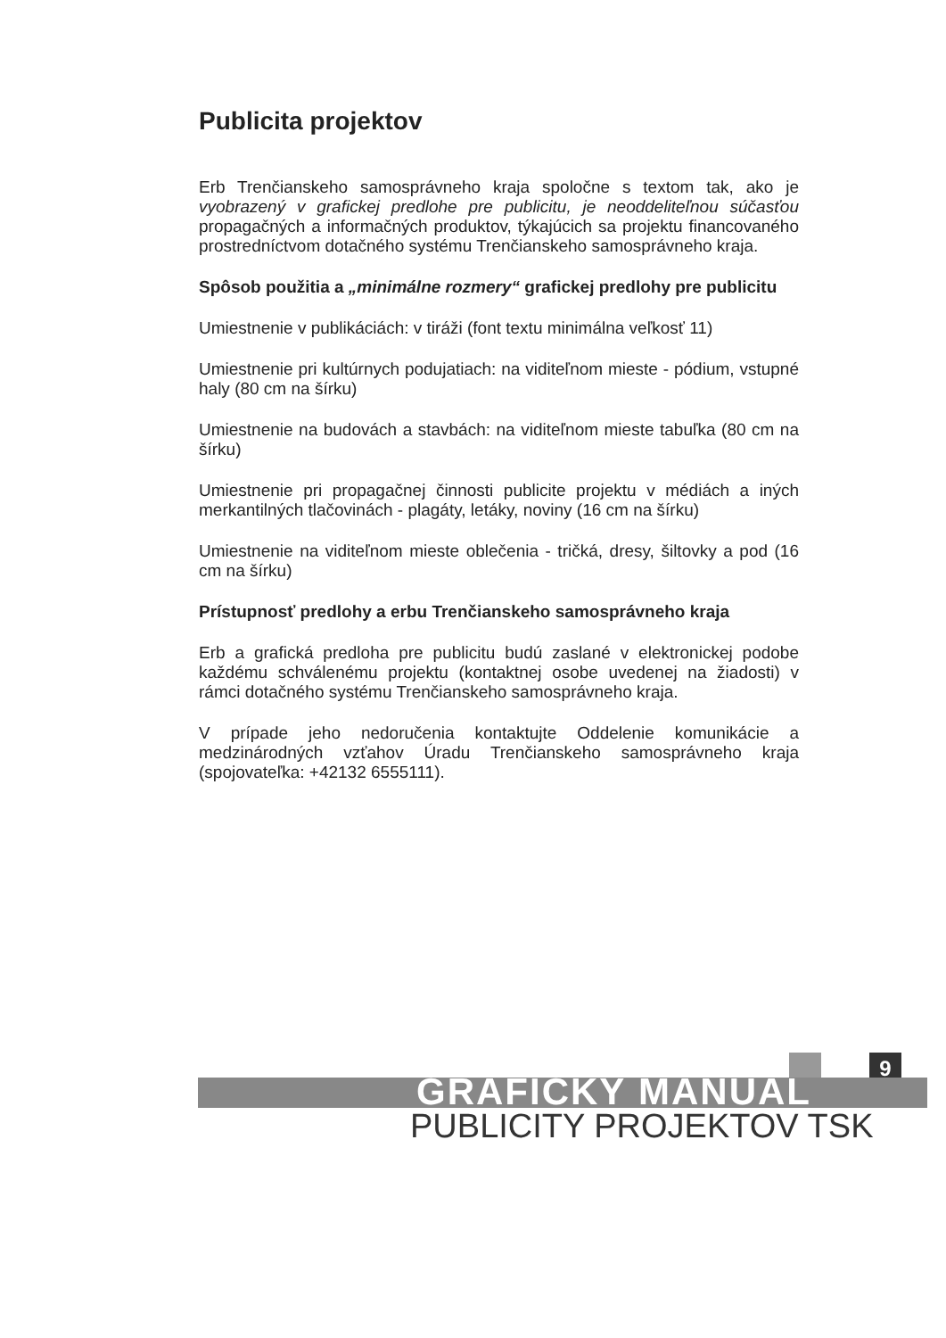Publicita projektov
Erb Trenčianskeho samosprávneho kraja spoločne s textom tak, ako je vyobrazený v grafickej predlohe pre publicitu, je neoddeliteľnou súčasťou propagačných a informačných produktov, týkajúcich sa projektu financovaného prostredníctvom dotačného systému Trenčianskeho samosprávneho kraja.
Spôsob použitia a „minimálne rozmery“ grafickej predlohy pre publicitu
Umiestnenie v publikáciách: v tiráži (font textu minimálna veľkosť 11)
Umiestnenie pri kultúrnych podujatiach: na viditeľnom mieste - pódium, vstupné haly (80 cm na šírku)
Umiestnenie na budovách a stavbách: na viditeľnom mieste tabuľka (80 cm na šírku)
Umiestnenie pri propagačnej činnosti publicite projektu v médiách a iných merkantilných tlačovinách - plagáty, letáky, noviny (16 cm na šírku)
Umiestnenie na viditeľnom mieste oblečenia - tričká, dresy, šiltovky a pod (16 cm na šírku)
Prístupnosť predlohy a erbu Trenčianskeho samosprávneho kraja
Erb a grafická predloha pre publicitu budú zaslané v elektronickej podobe každému schválenému projektu (kontaktnej osobe uvedenej na žiadosti) v rámci dotačného systému Trenčianskeho samosprávneho kraja.
V prípade jeho nedoručenia kontaktujte Oddelenie komunikácie a medzinárodných vzťahov Úradu Trenčianskeho samosprávneho kraja (spojovateľka: +42132 6555111).
9
GRAFICKÝ MANUÁL
PUBLICITY PROJEKTOV TSK